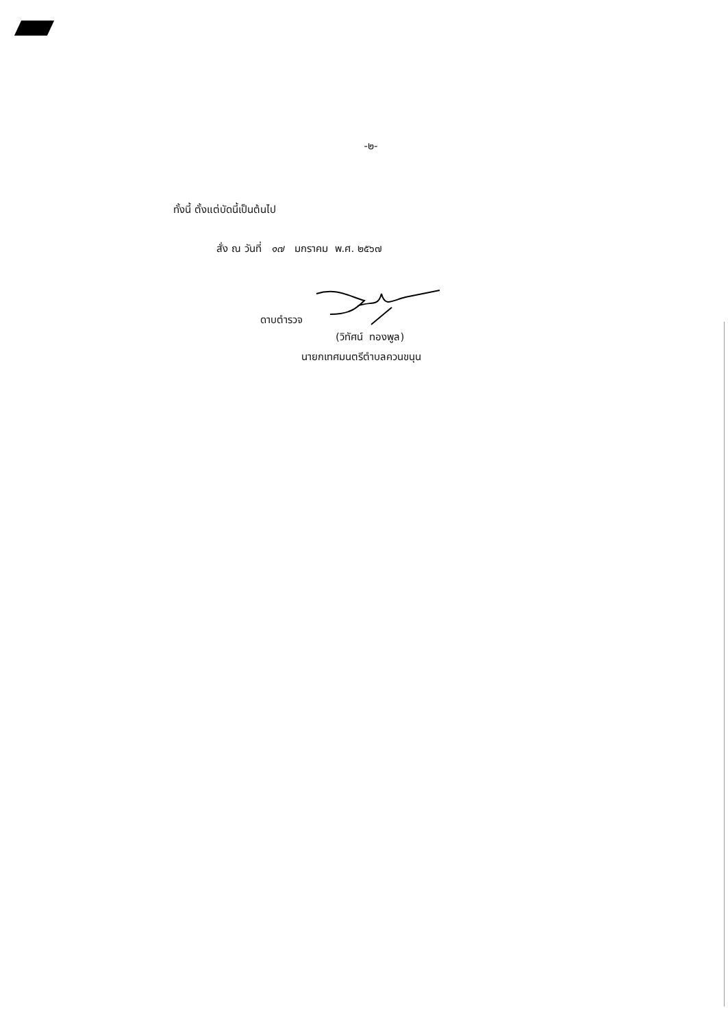-๒-
ทั้งนี้ ตั้งแต่บัดนี้เป็นต้นไป
สั่ง ณ วันที่ ๑๗ มกราคม พ.ศ. ๒๕๖๗
ดาบตำรวจ
(วิทัศน์ ทองพูล)
นายกเทศมนตรีตำบลควนขนุน